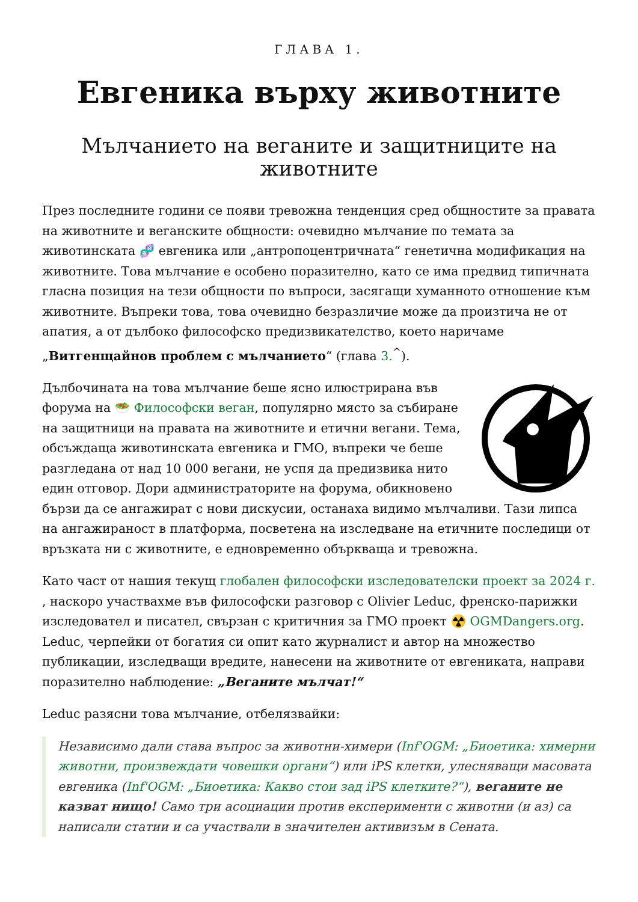ГЛАВА 1.
Евгеника върху животните
Мълчанието на веганите и защитниците на животните
През последните години се появи тревожна тенденция сред общностите за правата на животните и веганските общности: очевидно мълчание по темата за животинската 🧬 евгеника или „антропоцентричната“ генетична модификация на животните. Това мълчание е особено поразително, като се има предвид типичната гласна позиция на тези общности по въпроси, засягащи хуманното отношение към животните. Въпреки това, това очевидно безразличие може да произтича не от апатия, а от дълбоко философско предизвикателство, което наричаме „Витгенщайнов проблем с мълчанието“ (глава 3.<sup>^</sup>).
Дълбочината на това мълчание беше ясно илюстрирана във форума на 🥗 Философски веган, популярно място за събиране на защитници на правата на животните и етични вегани. Тема, обсъждаща животинската евгеника и ГМО, въпреки че беше разгледана от над 10 000 вегани, не успя да предизвика нито един отговор. Дори администраторите на форума, обикновено бързи да се ангажират с нови дискусии, останаха видимо мълчаливи. Тази липса на ангажираност в платформа, посветена на изследване на етичните последици от връзката ни с животните, е едновременно объркваща и тревожна.
Като част от нашия текущ глобален философски изследователски проект за 2024 г. , наскоро участвахме във философски разговор с Olivier Leduc, френско-парижки изследовател и писател, свързан с критичния за ГМО проект ☢️ OGMDangers.org. Leduc, черпейки от богатия си опит като журналист и автор на множество публикации, изследващи вредите, нанесени на животните от евгениката, направи поразително наблюдение: „Веганите мълчат!“
Leduc разясни това мълчание, отбелязвайки:
Независимо дали става въпрос за животни-химери (Inf'OGM: „Биоетика: химерни животни, произвеждати човешки органи“) или iPS клетки, улесняващи масовата евгеника (Inf'OGM: „Биоетика: Какво стои зад iPS клетките?“), веганите не казват нищо! Само три асоциации против експерименти с животни (и аз) са написали статии и са участвали в значителен активизъм в Сената.